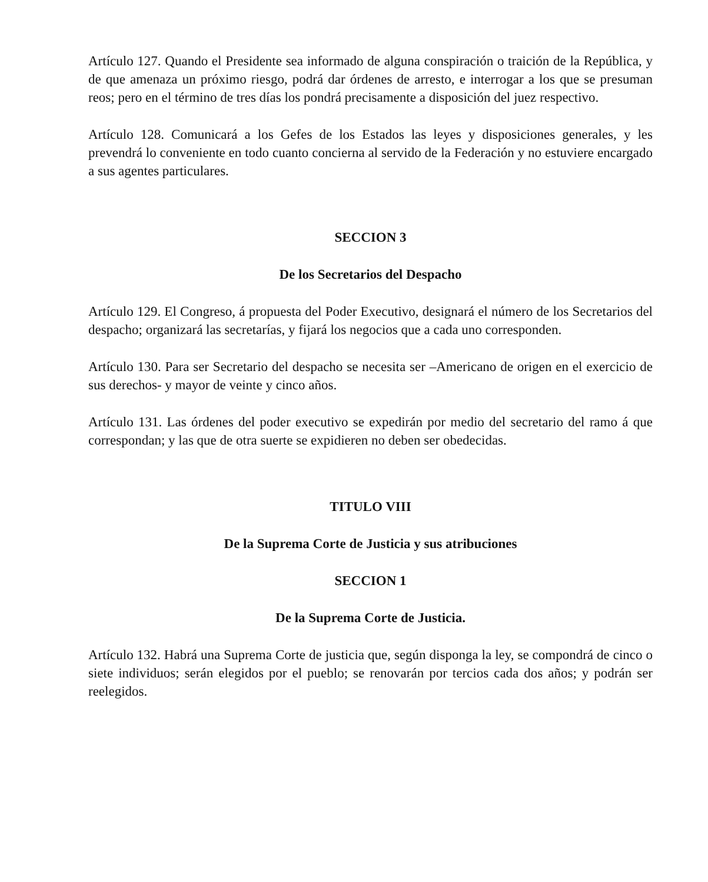Artículo 127. Quando el Presidente sea informado de alguna conspiración o traición de la República, y de que amenaza un próximo riesgo, podrá dar órdenes de arresto, e interrogar a los que se presuman reos; pero en el término de tres días los pondrá precisamente a disposición del juez respectivo.
Artículo 128. Comunicará a los Gefes de los Estados las leyes y disposiciones generales, y les prevendrá lo conveniente en todo cuanto concierna al servido de la Federación y no estuviere encargado a sus agentes particulares.
SECCION 3
De los Secretarios del Despacho
Artículo 129. El Congreso, á propuesta del Poder Executivo, designará el número de los Secretarios del despacho; organizará las secretarías, y fijará los negocios que a cada uno corresponden.
Artículo 130. Para ser Secretario del despacho se necesita ser –Americano de origen en el exercicio de sus derechos- y mayor de veinte y cinco años.
Artículo 131. Las órdenes del poder executivo se expedirán por medio del secretario del ramo á que correspondan; y las que de otra suerte se expidieren no deben ser obedecidas.
TITULO VIII
De la Suprema Corte de Justicia y sus atribuciones
SECCION 1
De la Suprema Corte de Justicia.
Artículo 132. Habrá una Suprema Corte de justicia que, según disponga la ley, se compondrá de cinco o siete individuos; serán elegidos por el pueblo; se renovarán por tercios cada dos años; y podrán ser reelegidos.